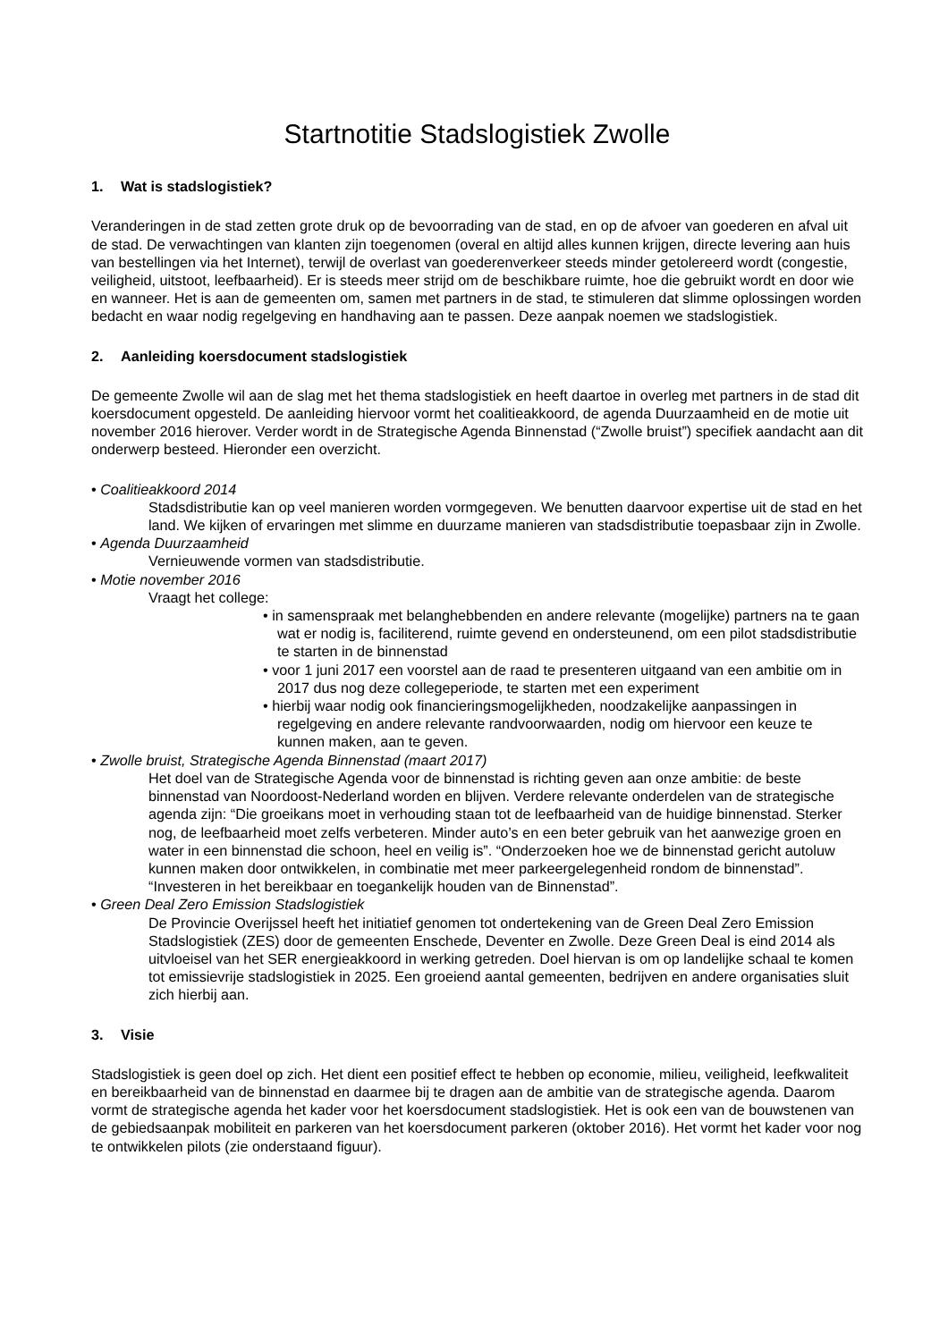Startnotitie Stadslogistiek Zwolle
1. Wat is stadslogistiek?
Veranderingen in de stad zetten grote druk op de bevoorrading van de stad, en op de afvoer van goederen en afval uit de stad. De verwachtingen van klanten zijn toegenomen (overal en altijd alles kunnen krijgen, directe levering aan huis van bestellingen via het Internet), terwijl de overlast van goederenverkeer steeds minder getolereerd wordt (congestie, veiligheid, uitstoot, leefbaarheid). Er is steeds meer strijd om de beschikbare ruimte, hoe die gebruikt wordt en door wie en wanneer. Het is aan de gemeenten om, samen met partners in de stad, te stimuleren dat slimme oplossingen worden bedacht en waar nodig regelgeving en handhaving aan te passen. Deze aanpak noemen we stadslogistiek.
2. Aanleiding koersdocument stadslogistiek
De gemeente Zwolle wil aan de slag met het thema stadslogistiek en heeft daartoe in overleg met partners in de stad dit koersdocument opgesteld. De aanleiding hiervoor vormt het coalitieakkoord, de agenda Duurzaamheid en de motie uit november 2016 hierover. Verder wordt in de Strategische Agenda Binnenstad (“Zwolle bruist”) specifiek aandacht aan dit onderwerp besteed. Hieronder een overzicht.
• Coalitieakkoord 2014
Stadsdistributie kan op veel manieren worden vormgegeven. We benutten daarvoor expertise uit de stad en het land. We kijken of ervaringen met slimme en duurzame manieren van stadsdistributie toepasbaar zijn in Zwolle.
• Agenda Duurzaamheid
Vernieuwende vormen van stadsdistributie.
• Motie november 2016
Vraagt het college:
• in samenspraak met belanghebbenden en andere relevante (mogelijke) partners na te gaan wat er nodig is, faciliterend, ruimte gevend en ondersteunend, om een pilot stadsdistributie te starten in de binnenstad
• voor 1 juni 2017 een voorstel aan de raad te presenteren uitgaand van een ambitie om in 2017 dus nog deze collegeperiode, te starten met een experiment
• hierbij waar nodig ook financieringsmogelijkheden, noodzakelijke aanpassingen in regelgeving en andere relevante randvoorwaarden, nodig om hiervoor een keuze te kunnen maken, aan te geven.
• Zwolle bruist, Strategische Agenda Binnenstad (maart 2017)
Het doel van de Strategische Agenda voor de binnenstad is richting geven aan onze ambitie: de beste binnenstad van Noordoost-Nederland worden en blijven. Verdere relevante onderdelen van de strategische agenda zijn: “Die groeikans moet in verhouding staan tot de leefbaarheid van de huidige binnenstad. Sterker nog, de leefbaarheid moet zelfs verbeteren. Minder auto’s en een beter gebruik van het aanwezige groen en water in een binnenstad die schoon, heel en veilig is”. “Onderzoeken hoe we de binnenstad gericht autoluw kunnen maken door ontwikkelen, in combinatie met meer parkeergelegenheid rondom de binnenstad”. “Investeren in het bereikbaar en toegankelijk houden van de Binnenstad”.
• Green Deal Zero Emission Stadslogistiek
De Provincie Overijssel heeft het initiatief genomen tot ondertekening van de Green Deal Zero Emission Stadslogistiek (ZES) door de gemeenten Enschede, Deventer en Zwolle. Deze Green Deal is eind 2014 als uitvloeisel van het SER energieakkoord in werking getreden. Doel hiervan is om op landelijke schaal te komen tot emissievrije stadslogistiek in 2025. Een groeiend aantal gemeenten, bedrijven en andere organisaties sluit zich hierbij aan.
3. Visie
Stadslogistiek is geen doel op zich. Het dient een positief effect te hebben op economie, milieu, veiligheid, leefkwaliteit en bereikbaarheid van de binnenstad en daarmee bij te dragen aan de ambitie van de strategische agenda. Daarom vormt de strategische agenda het kader voor het koersdocument stadslogistiek. Het is ook een van de bouwstenen van de gebiedsaanpak mobiliteit en parkeren van het koersdocument parkeren (oktober 2016). Het vormt het kader voor nog te ontwikkelen pilots (zie onderstaand figuur).